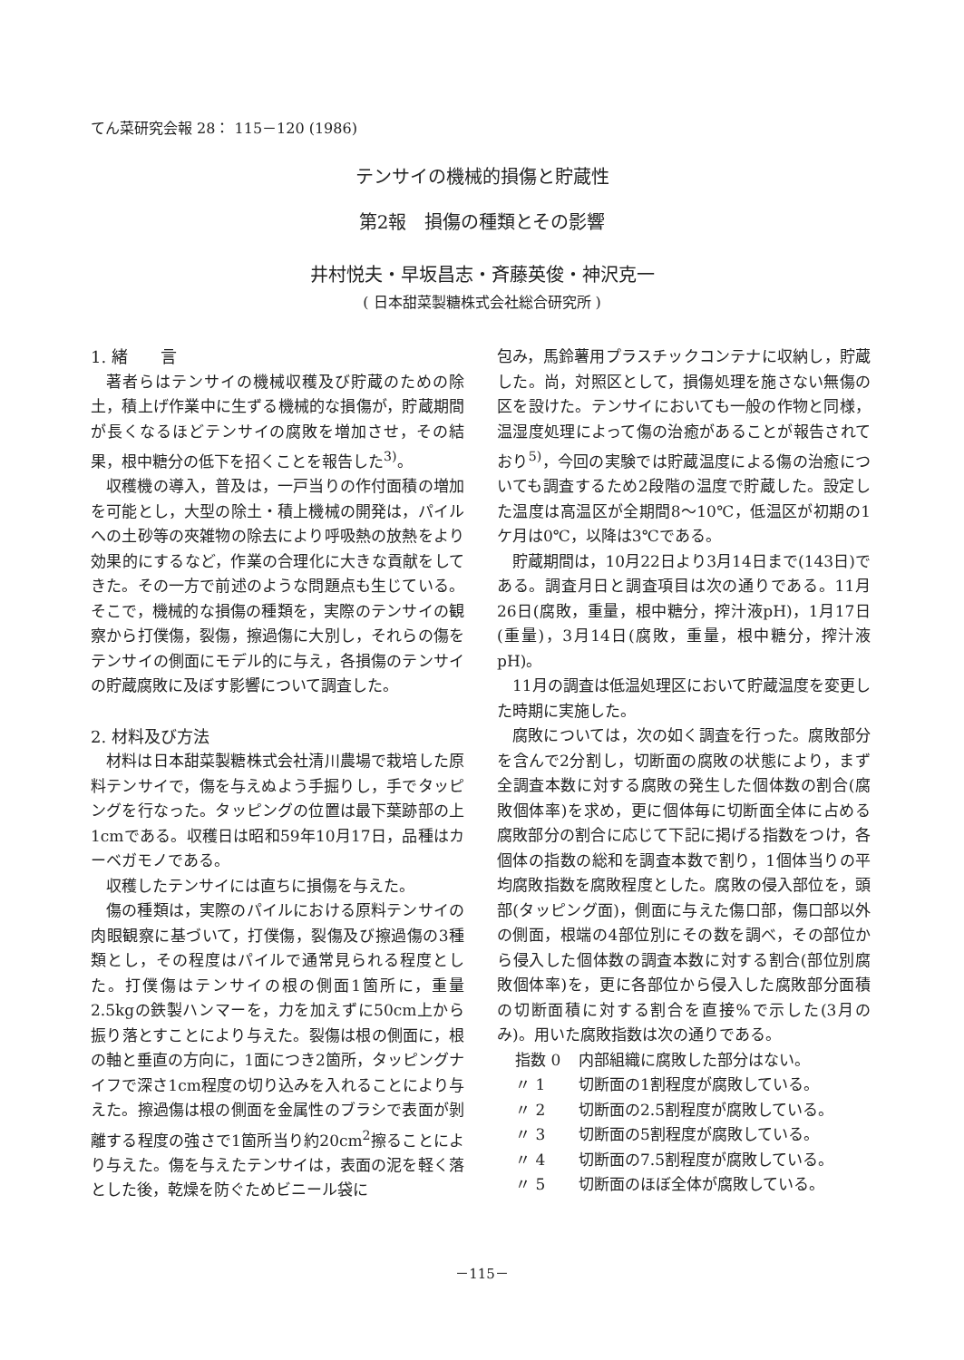てん菜研究会報 28： 115－120 (1986)
テンサイの機械的損傷と貯蔵性
第2報　損傷の種類とその影響
井村悦夫・早坂昌志・斉藤英俊・神沢克一
( 日本甜菜製糖株式会社総合研究所 )
1. 緒　　言
著者らはテンサイの機械収穫及び貯蔵のための除土，積上げ作業中に生ずる機械的な損傷が，貯蔵期間が長くなるほどテンサイの腐敗を増加させ，その結果，根中糖分の低下を招くことを報告した<sup>3)</sup>。
収穫機の導入，普及は，一戸当りの作付面積の増加を可能とし，大型の除土・積上機械の開発は，パイルへの土砂等の夾雑物の除去により呼吸熱の放熱をより効果的にするなど，作業の合理化に大きな貢献をしてきた。その一方で前述のような問題点も生じている。そこで，機械的な損傷の種類を，実際のテンサイの観察から打僕傷，裂傷，擦過傷に大別し，それらの傷をテンサイの側面にモデル的に与え，各損傷のテンサイの貯蔵腐敗に及ぼす影響について調査した。
2. 材料及び方法
材料は日本甜菜製糖株式会社清川農場で栽培した原料テンサイで，傷を与えぬよう手掘りし，手でタッピングを行なった。タッピングの位置は最下葉跡部の上1cmである。収穫日は昭和59年10月17日，品種はカーベガモノである。
収穫したテンサイには直ちに損傷を与えた。
傷の種類は，実際のパイルにおける原料テンサイの肉眼観察に基づいて，打僕傷，裂傷及び擦過傷の3種類とし，その程度はパイルで通常見られる程度とした。打僕傷はテンサイの根の側面1箇所に，重量2.5kgの鉄製ハンマーを，力を加えずに50cm上から振り落とすことにより与えた。裂傷は根の側面に，根の軸と垂直の方向に，1面につき2箇所，タッピングナイフで深さ1cm程度の切り込みを入れることにより与えた。擦過傷は根の側面を金属性のブラシで表面が剝離する程度の強さで1箇所当り約20cm<sup>2</sup>擦ることにより与えた。傷を与えたテンサイは，表面の泥を軽く落とした後，乾燥を防ぐためビニール袋に
包み，馬鈴薯用プラスチックコンテナに収納し，貯蔵した。尚，対照区として，損傷処理を施さない無傷の区を設けた。テンサイにおいても一般の作物と同様，温湿度処理によって傷の治癒があることが報告されており<sup>5)</sup>，今回の実験では貯蔵温度による傷の治癒についても調査するため2段階の温度で貯蔵した。設定した温度は高温区が全期間8～10℃，低温区が初期の1ケ月は0℃，以降は3℃である。
貯蔵期間は，10月22日より3月14日まで(143日)である。調査月日と調査項目は次の通りである。11月26日(腐敗，重量，根中糖分，搾汁液pH)，1月17日(重量)，3月14日(腐敗，重量，根中糖分，搾汁液pH)。
11月の調査は低温処理区において貯蔵温度を変更した時期に実施した。
腐敗については，次の如く調査を行った。腐敗部分を含んで2分割し，切断面の腐敗の状態により，まず全調査本数に対する腐敗の発生した個体数の割合(腐敗個体率)を求め，更に個体毎に切断面全体に占める腐敗部分の割合に応じて下記に掲げる指数をつけ，各個体の指数の総和を調査本数で割り，1個体当りの平均腐敗指数を腐敗程度とした。腐敗の侵入部位を，頭部(タッピング面)，側面に与えた傷口部，傷口部以外の側面，根端の4部位別にその数を調べ，その部位から侵入した個体数の調査本数に対する割合(部位別腐敗個体率)を，更に各部位から侵入した腐敗部分面積の切断面積に対する割合を直接%で示した(3月のみ)。用いた腐敗指数は次の通りである。
指数 0 内部組織に腐敗した部分はない。
〃 1 切断面の1割程度が腐敗している。
〃 2 切断面の2.5割程度が腐敗している。
〃 3 切断面の5割程度が腐敗している。
〃 4 切断面の7.5割程度が腐敗している。
〃 5 切断面のほぼ全体が腐敗している。
－115－